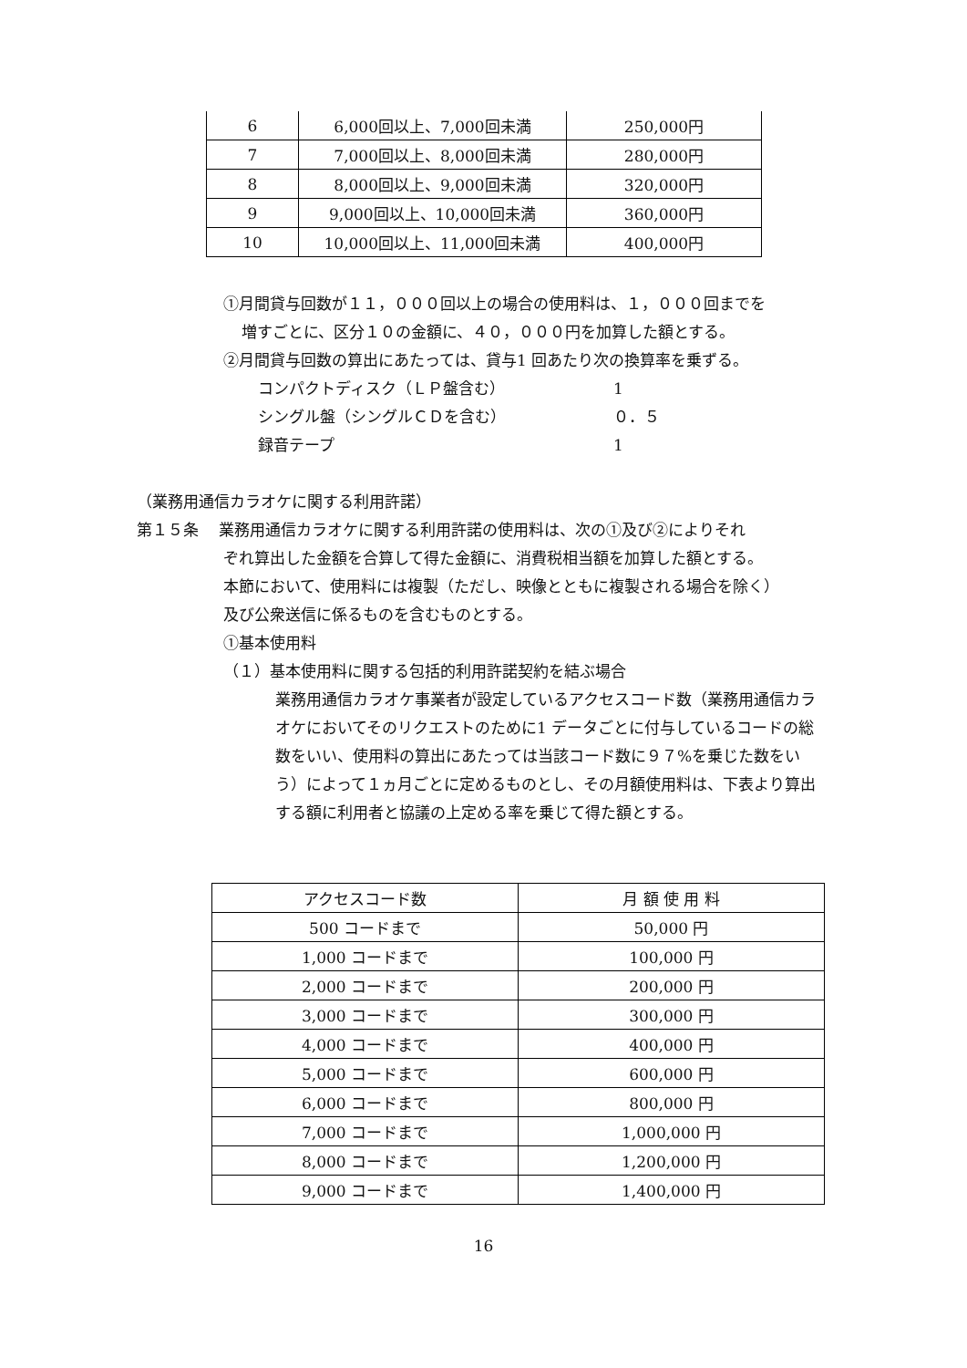| 6 | 6,000回以上、7,000回未満 | 250,000円 |
| 7 | 7,000回以上、8,000回未満 | 280,000円 |
| 8 | 8,000回以上、9,000回未満 | 320,000円 |
| 9 | 9,000回以上、10,000回未満 | 360,000円 |
| 10 | 10,000回以上、11,000回未満 | 400,000円 |
①月間貸与回数が１１，０００回以上の場合の使用料は、１，０００回までを
増すごとに、区分１０の金額に、４０，０００円を加算した額とする。
②月間貸与回数の算出にあたっては、貸与1 回あたり次の換算率を乗ずる。
コンパクトディスク（ＬＰ盤含む） 1
シングル盤（シングルＣＤを含む） ０．５
録音テープ 1
（業務用通信カラオケに関する利用許諾）
第１５条　 業務用通信カラオケに関する利用許諾の使用料は、次の①及び②によりそれ
ぞれ算出した金額を合算して得た金額に、消費税相当額を加算した額とする。
本節において、使用料には複製（ただし、映像とともに複製される場合を除く）
及び公衆送信に係るものを含むものとする。
①基本使用料
（１）基本使用料に関する包括的利用許諾契約を結ぶ場合
業務用通信カラオケ事業者が設定しているアクセスコード数（業務用通信カラオケにおいてそのリクエストのために1 データごとに付与しているコードの総数をいい、使用料の算出にあたっては当該コード数に９７%を乗じた数をいう）によって１ヵ月ごとに定めるものとし、その月額使用料は、下表より算出する額に利用者と協議の上定める率を乗じて得た額とする。
| アクセスコード数 | 月 額 使 用 料 |
| 500 コードまで | 50,000 円 |
| 1,000 コードまで | 100,000 円 |
| 2,000 コードまで | 200,000 円 |
| 3,000 コードまで | 300,000 円 |
| 4,000 コードまで | 400,000 円 |
| 5,000 コードまで | 600,000 円 |
| 6,000 コードまで | 800,000 円 |
| 7,000 コードまで | 1,000,000 円 |
| 8,000 コードまで | 1,200,000 円 |
| 9,000 コードまで | 1,400,000 円 |
16